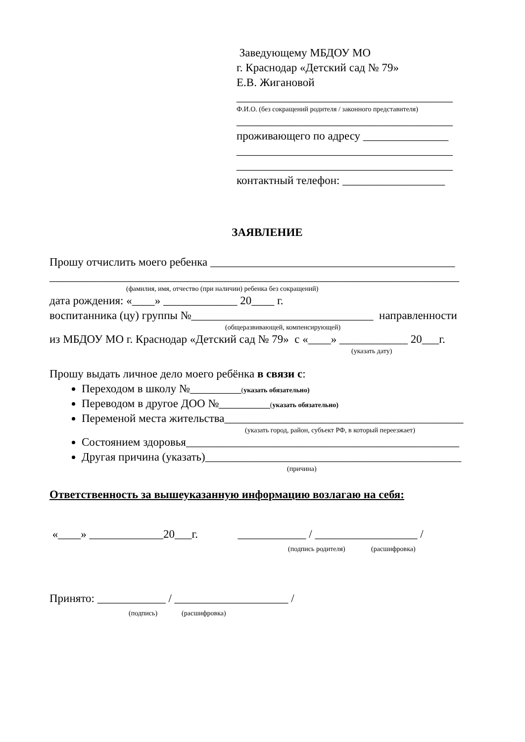Заведующему МБДОУ МО
г. Краснодар «Детский сад № 79»
Е.В. Жигановой
______________________________________
Ф.И.О. (без сокращений родителя / законного представителя)
______________________________________
проживающего по адресу _______________
______________________________________
______________________________________
контактный телефон: __________________
ЗАЯВЛЕНИЕ
Прошу отчислить моего ребенка ___________________________________________
________________________________________________________________________
(фамилия, имя, отчество (при наличии) ребенка без сокращений)
дата рождения: «____» _____________ 20____ г.
воспитанника (цу) группы №________________________________ направленности
(общеразвивающей, компенсирующей)
из МБДОУ МО г. Краснодар «Детский сад № 79» с «____» ____________ 20___г.
(указать дату)
Прошу выдать личное дело моего ребёнка в связи с:
Переходом в школу №_________(указать обязательно)
Переводом в другое ДОО №_________(указать обязательно)
Переменой места жительства__________________________________________
(указать город, район, субъект РФ, в который переезжает)
Состоянием здоровья________________________________________________
Другая причина (указать)_____________________________________________
(причина)
Ответственность за вышеуказанную информацию возлагаю на себя:
«____» _____________20___г. ____________ / __________________ /
(подпись родителя) (расшифровка)
Принято: ____________ / ____________________ /
(подпись) (расшифровка)